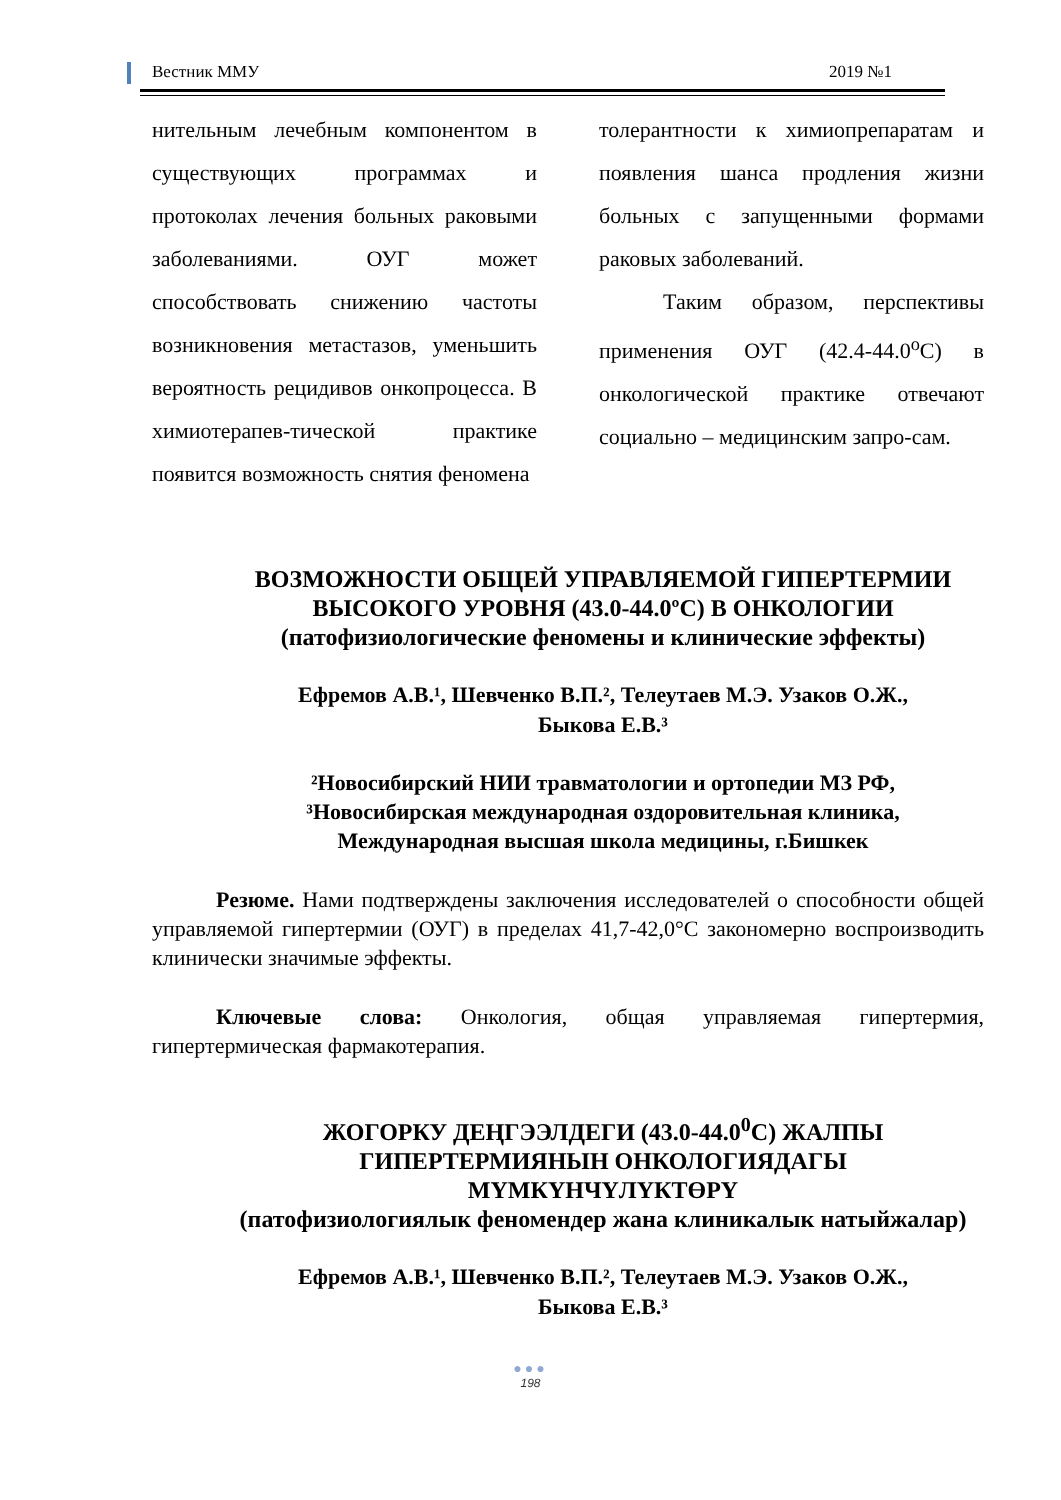Вестник ММУ 2019 №1
нительным лечебным компонентом в существующих программах и протоколах лечения больных раковыми заболеваниями. ОУГ может способствовать снижению частоты возникновения метастазов, уменьшить вероятность рецидивов онкопроцесса. В химиотерапев-тической практике появится возможность снятия феномена
толерантности к химиопрепаратам и появления шанса продления жизни больных с запущенными формами раковых заболеваний.
Таким образом, перспективы применения ОУГ (42.4-44.0<sup>о</sup>С) в онкологической практике отвечают социально – медицинским запро-сам.
ВОЗМОЖНОСТИ ОБЩЕЙ УПРАВЛЯЕМОЙ ГИПЕРТЕРМИИ
ВЫСОКОГО УРОВНЯ (43.0-44.0ºС) В ОНКОЛОГИИ
(патофизиологические феномены и клинические эффекты)
Ефремов А.В.¹, Шевченко В.П.², Телеутаев М.Э. Узаков О.Ж.,
Быкова Е.В.³
²Новосибирский НИИ травматологии и ортопедии МЗ РФ,
³Новосибирская международная оздоровительная клиника,
Международная высшая школа медицины, г.Бишкек
Резюме. Нами подтверждены заключения исследователей о способности общей управляемой гипертермии (ОУГ) в пределах 41,7-42,0°С закономерно воспроизводить клинически значимые эффекты.
Ключевые слова: Онкология, общая управляемая гипертермия, гипертермическая фармакотерапия.
ЖОГОРКУ ДЕҢГЭЭЛДЕГИ (43.0-44.0<sup>0</sup>С) ЖАЛПЫ
ГИПЕРТЕРМИЯНЫН ОНКОЛОГИЯДАГЫ МҮМКҮНЧҮЛҮКТӨРҮ
(патофизиологиялык феномендер жана клиникалык натыйжалар)
Ефремов А.В.¹, Шевченко В.П.², Телеутаев М.Э. Узаков О.Ж.,
Быкова Е.В.³
●●●
198